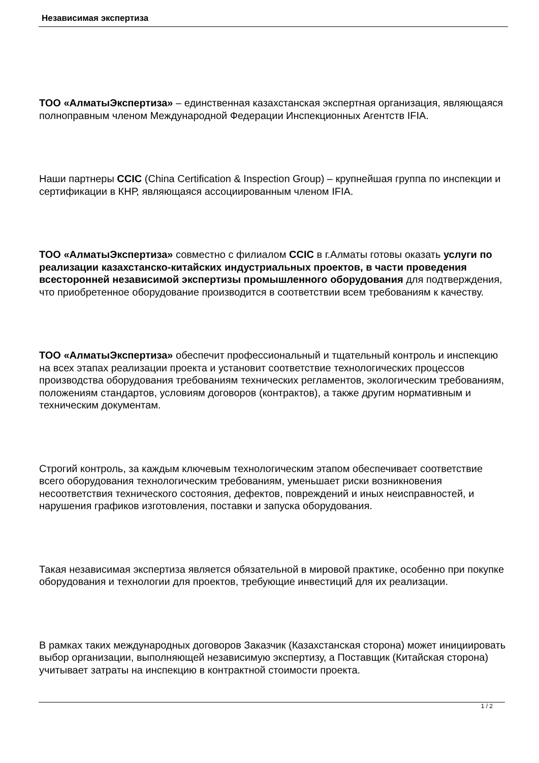Независимая экспертиза
ТОО «АлматыЭкспертиза» – единственная казахстанская экспертная организация, являющаяся полноправным членом Международной Федерации Инспекционных Агентств IFIA.
Наши партнеры CCIC (China Certification & Inspection Group) – крупнейшая группа по инспекции и сертификации в КНР, являющаяся ассоциированным членом IFIA.
ТОО «АлматыЭкспертиза» совместно с филиалом CCIC в г.Алматы готовы оказать услуги по реализации казахстанско-китайских индустриальных проектов, в части проведения всесторонней независимой экспертизы промышленного оборудования для подтверждения, что приобретенное оборудование производится в соответствии всем требованиям к качеству.
ТОО «АлматыЭкспертиза» обеспечит профессиональный и тщательный контроль и инспекцию на всех этапах реализации проекта и установит соответствие технологических процессов производства оборудования требованиям технических регламентов, экологическим требованиям, положениям стандартов, условиям договоров (контрактов), а также другим нормативным и техническим документам.
Строгий контроль, за каждым ключевым технологическим этапом обеспечивает соответствие всего оборудования технологическим требованиям, уменьшает риски возникновения несоответствия технического состояния, дефектов, повреждений и иных неисправностей, и нарушения графиков изготовления, поставки и запуска оборудования.
Такая независимая экспертиза является обязательной в мировой практике, особенно при покупке оборудования и технологии для проектов, требующие инвестиций для их реализации.
В рамках таких международных договоров Заказчик (Казахстанская сторона) может инициировать выбор организации, выполняющей независимую экспертизу, а Поставщик (Китайская сторона) учитывает затраты на инспекцию в контрактной стоимости проекта.
1 / 2